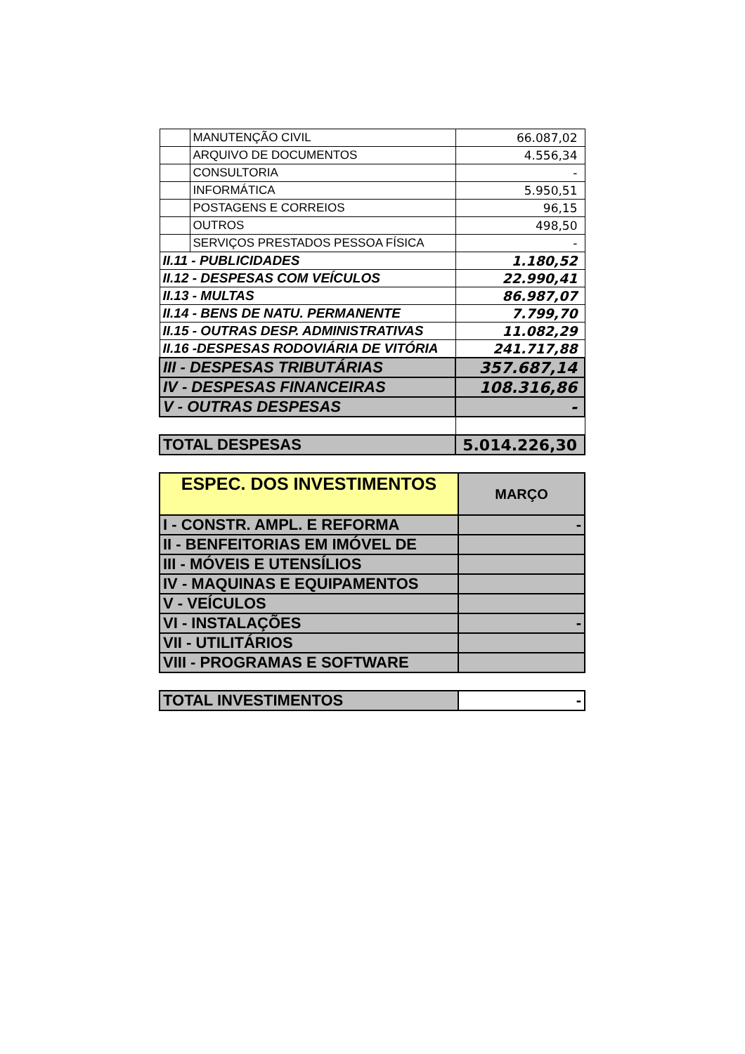| | MANUTENÇÃO CIVIL | 66.087,02 |
| | ARQUIVO DE DOCUMENTOS | 4.556,34 |
| | CONSULTORIA | - |
| | INFORMÁTICA | 5.950,51 |
| | POSTAGENS E CORREIOS | 96,15 |
| | OUTROS | 498,50 |
| | SERVIÇOS PRESTADOS PESSOA FÍSICA | - |
| II.11 - PUBLICIDADES | | 1.180,52 |
| II.12 - DESPESAS COM VEÍCULOS | | 22.990,41 |
| II.13 - MULTAS | | 86.987,07 |
| II.14 - BENS DE NATU. PERMANENTE | | 7.799,70 |
| II.15 - OUTRAS DESP. ADMINISTRATIVAS | | 11.082,29 |
| II.16 -DESPESAS RODOVIÁRIA DE VITÓRIA | | 241.717,88 |
| III - DESPESAS TRIBUTÁRIAS | | 357.687,14 |
| IV - DESPESAS FINANCEIRAS | | 108.316,86 |
| V - OUTRAS DESPESAS | | - |
| TOTAL DESPESAS | | 5.014.226,30 |
| ESPEC. DOS INVESTIMENTOS | MARÇO |
| --- | --- |
| I - CONSTR. AMPL. E REFORMA | - |
| II - BENFEITORIAS EM IMÓVEL DE | |
| III - MÓVEIS E UTENSÍLIOS | |
| IV - MAQUINAS E EQUIPAMENTOS | |
| V - VEÍCULOS | |
| VI - INSTALAÇÕES | - |
| VII - UTILITÁRIOS | |
| VIII - PROGRAMAS E SOFTWARE | |
| TOTAL INVESTIMENTOS | - |